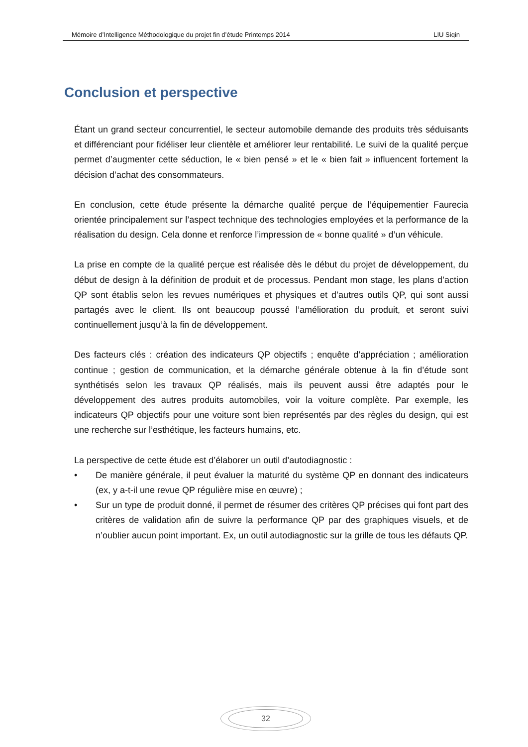Mémoire d’Intelligence Méthodologique du projet fin d’étude Printemps 2014 LIU Siqin
Conclusion et perspective
Étant un grand secteur concurrentiel, le secteur automobile demande des produits très séduisants et différenciant pour fidéliser leur clientèle et améliorer leur rentabilité. Le suivi de la qualité perçue permet d’augmenter cette séduction, le « bien pensé » et le « bien fait » influencent fortement la décision d’achat des consommateurs.
En conclusion, cette étude présente la démarche qualité perçue de l’équipementier Faurecia orientée principalement sur l’aspect technique des technologies employées et la performance de la réalisation du design. Cela donne et renforce l’impression de « bonne qualité » d’un véhicule.
La prise en compte de la qualité perçue est réalisée dès le début du projet de développement, du début de design à la définition de produit et de processus. Pendant mon stage, les plans d’action QP sont établis selon les revues numériques et physiques et d’autres outils QP, qui sont aussi partagés avec le client. Ils ont beaucoup poussé l’amélioration du produit, et seront suivi continuellement jusqu’à la fin de développement.
Des facteurs clés : création des indicateurs QP objectifs ; enquête d’appréciation ; amélioration continue ; gestion de communication, et la démarche générale obtenue à la fin d’étude sont synthétisés selon les travaux QP réalisés, mais ils peuvent aussi être adaptés pour le développement des autres produits automobiles, voir la voiture complète. Par exemple, les indicateurs QP objectifs pour une voiture sont bien représentés par des règles du design, qui est une recherche sur l’esthétique, les facteurs humains, etc.
La perspective de cette étude est d’élaborer un outil d’autodiagnostic :
• De manière générale, il peut évaluer la maturité du système QP en donnant des indicateurs (ex, y a-t-il une revue QP régulière mise en œuvre) ;
• Sur un type de produit donné, il permet de résumer des critères QP précises qui font part des critères de validation afin de suivre la performance QP par des graphiques visuels, et de n’oublier aucun point important. Ex, un outil autodiagnostic sur la grille de tous les défauts QP.
32